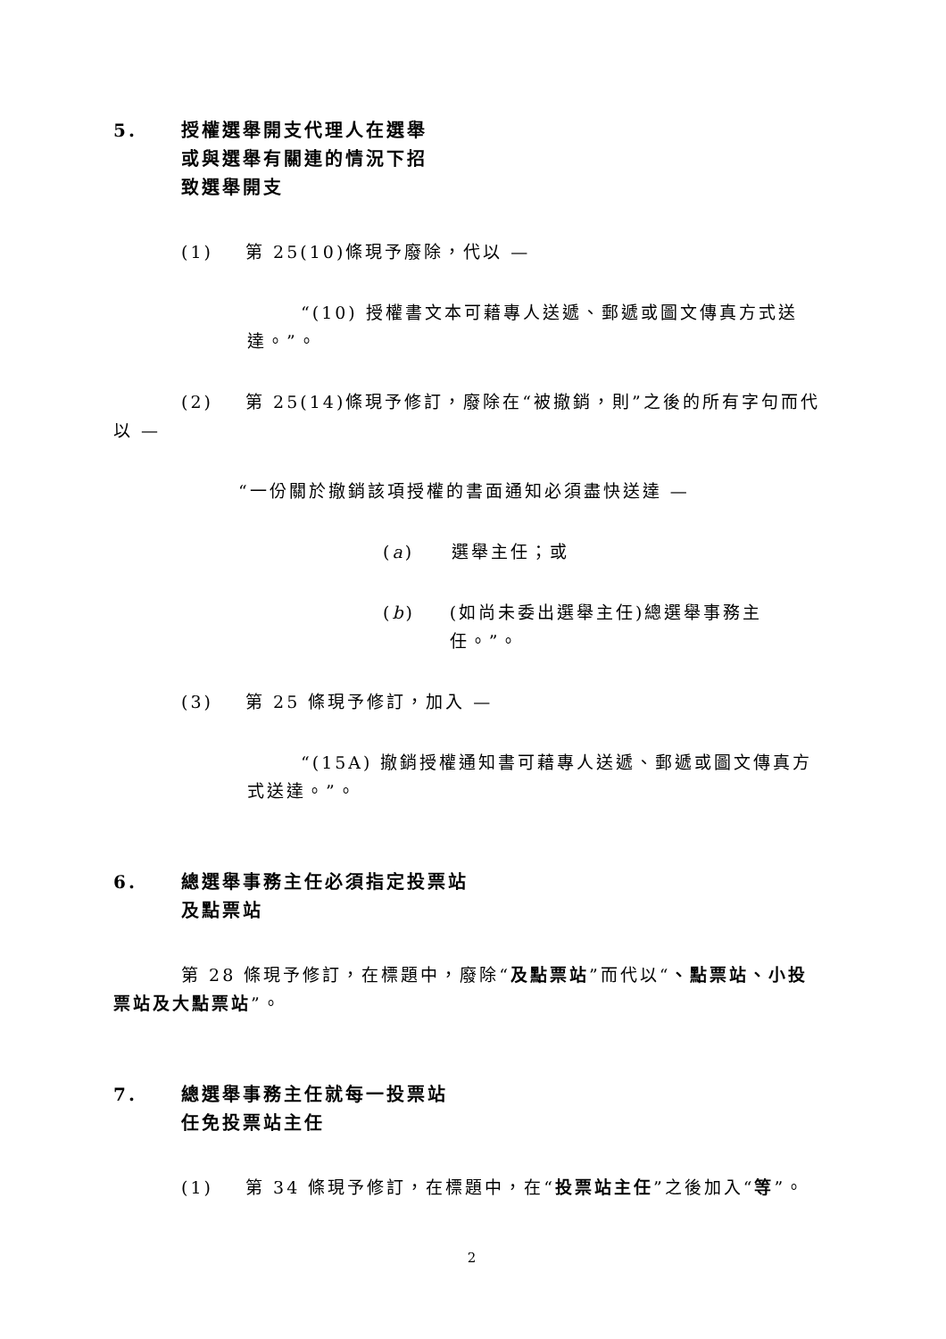5. 授權選舉開支代理人在選舉
或與選舉有關連的情況下招
致選舉開支
(1) 第 25(10)條現予廢除，代以 —
“(10) 授權書文本可藉專人送遞、郵遞或圖文傳真方式送達。”。
(2) 第 25(14)條現予修訂，廢除在“被撤銷，則”之後的所有字句而代以 —
“一份關於撤銷該項授權的書面通知必須盡快送達 —
(a) 選舉主任；或
(b) (如尚未委出選舉主任)總選舉事務主任。”。
(3) 第 25 條現予修訂，加入 —
“(15A) 撤銷授權通知書可藉專人送遞、郵遞或圖文傳真方式送達。”。
6. 總選舉事務主任必須指定投票站
及點票站
第 28 條現予修訂，在標題中，廢除“及點票站”而代以“、點票站、小投票站及大點票站”。
7. 總選舉事務主任就每一投票站
任免投票站主任
(1) 第 34 條現予修訂，在標題中，在“投票站主任”之後加入“等”。
2